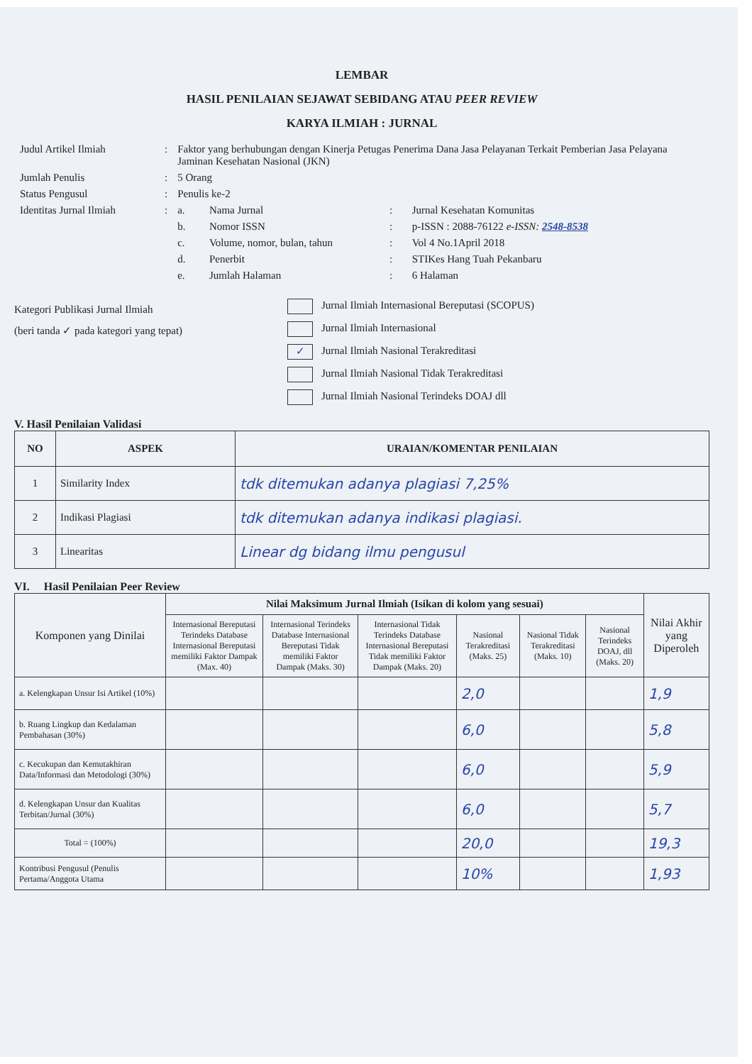LEMBAR
HASIL PENILAIAN SEJAWAT SEBIDANG ATAU PEER REVIEW
KARYA ILMIAH : JURNAL
| Judul Artikel Ilmiah | : | Faktor yang berhubungan dengan Kinerja Petugas Penerima Dana Jasa Pelayanan Terkait Pemberian Jasa Pelayana Jaminan Kesehatan Nasional (JKN) | | | |
| Jumlah Penulis | : | 5 Orang | | | |
| Status Pengusul | : | Penulis ke-2 | | | |
| Identitas Jurnal Ilmiah | : | a. | Nama Jurnal | : | Jurnal Kesehatan Komunitas |
| | | b. | Nomor ISSN | : | p-ISSN : 2088-76122 e-ISSN: 2548-8538 |
| | | c. | Volume, nomor, bulan, tahun | : | Vol 4 No.1April 2018 |
| | | d. | Penerbit | : | STIKes Hang Tuah Pekanbaru |
| | | e. | Jumlah Halaman | : | 6 Halaman |
Kategori Publikasi Jurnal Ilmiah
(beri tanda ✓ pada kategori yang tepat)
Jurnal Ilmiah Internasional Bereputasi (SCOPUS)
Jurnal Ilmiah Internasional
✓ Jurnal Ilmiah Nasional Terakreditasi
Jurnal Ilmiah Nasional Tidak Terakreditasi
Jurnal Ilmiah Nasional Terindeks DOAJ dll
V. Hasil Penilaian Validasi
| NO | ASPEK | URAIAN/KOMENTAR PENILAIAN |
| --- | --- | --- |
| 1 | Similarity Index | tdk ditemukan adanya plagiasi 7,25% |
| 2 | Indikasi Plagiasi | tdk ditemukan adanya indikasi plagiasi. |
| 3 | Linearitas | Linear dg bidang ilmu pengusul |
VI. Hasil Penilaian Peer Review
| Komponen yang Dinilai | Nilai Maksimum Jurnal Ilmiah (Isikan di kolom yang sesuai) | | | | | | Nilai Akhir yang Diperoleh |
| | Internasional Bereputasi Terindeks Database Internasional Bereputasi memiliki Faktor Dampak (Max. 40) | Internasional Terindeks Database Internasional Bereputasi Tidak memiliki Faktor Dampak (Maks. 30) | Internasional Tidak Terindeks Database Internasional Bereputasi Tidak memiliki Faktor Dampak (Maks. 20) | Nasional Terakreditasi (Maks. 25) | Nasional Tidak Terakreditasi (Maks. 10) | Nasional Terindeks DOAJ, dll (Maks. 20) | |
| a. Kelengkapan Unsur Isi Artikel (10%) | | | | 2,0 | | | 1,9 |
| b. Ruang Lingkup dan Kedalaman Pembahasan (30%) | | | | 6,0 | | | 5,8 |
| c. Kecukupan dan Kemutakhiran Data/Informasi dan Metodologi (30%) | | | | 6,0 | | | 5,9 |
| d. Kelengkapan Unsur dan Kualitas Terbitan/Jurnal (30%) | | | | 6,0 | | | 5,7 |
| Total = (100%) | | | | 20,0 | | | 19,3 |
| Kontribusi Pengusul (Penulis Pertama/Anggota Utama | | | | 10% | | | 1,93 |